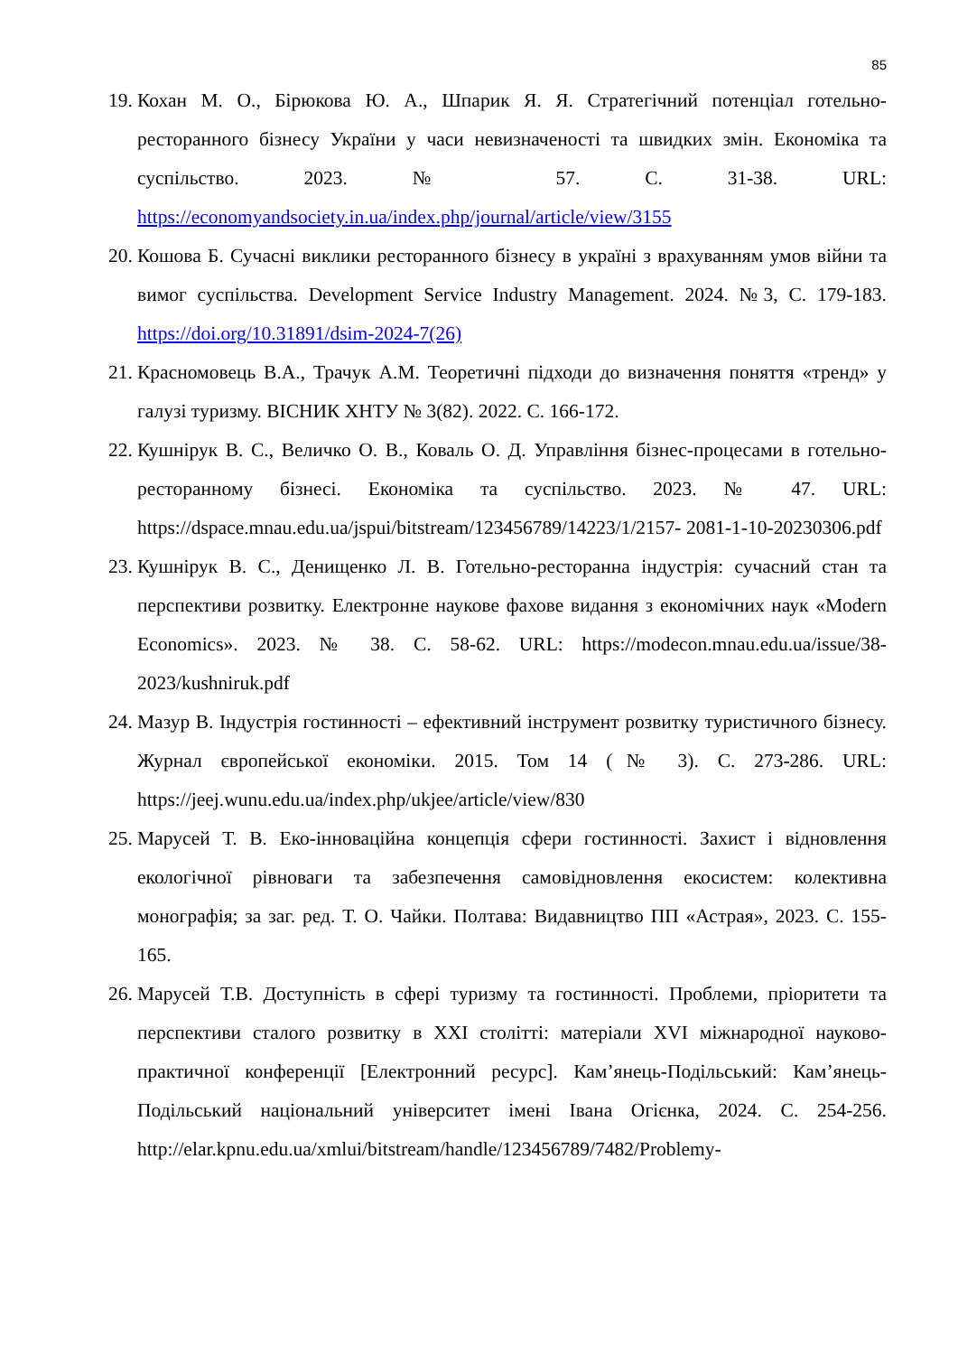85
19. Кохан М. О., Бірюкова Ю. А., Шпарик Я. Я. Стратегічний потенціал готельно-ресторанного бізнесу України у часи невизначеності та швидких змін. Економіка та суспільство. 2023. № 57. С. 31-38. URL: https://economyandsociety.in.ua/index.php/journal/article/view/3155
20. Кошова Б. Сучасні виклики ресторанного бізнесу в україні з врахуванням умов війни та вимог суспільства. Development Service Industry Management. 2024. №3, С. 179-183. https://doi.org/10.31891/dsim-2024-7(26)
21. Красномовець В.А., Трачук А.М. Теоретичні підходи до визначення поняття «тренд» у галузі туризму. ВІСНИК ХНТУ № 3(82). 2022. С. 166-172.
22. Кушнірук В. С., Величко О. В., Коваль О. Д. Управління бізнес-процесами в готельно-ресторанному бізнесі. Економіка та суспільство. 2023. № 47. URL: https://dspace.mnau.edu.ua/jspui/bitstream/123456789/14223/1/2157- 2081-1-10-20230306.pdf
23. Кушнірук В. С., Денищенко Л. В. Готельно-ресторанна індустрія: сучасний стан та перспективи розвитку. Електронне наукове фахове видання з економічних наук «Modern Economics». 2023. № 38. С. 58-62. URL: https://modecon.mnau.edu.ua/issue/38-2023/kushniruk.pdf
24. Мазур В. Індустрія гостинності – ефективний інструмент розвитку туристичного бізнесу. Журнал європейської економіки. 2015. Том 14 (№ 3). С. 273-286. URL: https://jeej.wunu.edu.ua/index.php/ukjee/article/view/830
25. Марусей Т. В. Еко-інноваційна концепція сфери гостинності. Захист і відновлення екологічної рівноваги та забезпечення самовідновлення екосистем: колективна монографія; за заг. ред. Т. О. Чайки. Полтава: Видавництво ПП «Астрая», 2023. С. 155-165.
26. Марусей Т.В. Доступність в сфері туризму та гостинності. Проблеми, пріоритети та перспективи сталого розвитку в XXI столітті: матеріали XVI міжнародної науково-практичної конференції [Електронний ресурс]. Кам’янець-Подільський: Кам’янець-Подільський національний університет імені Івана Огієнка, 2024. С. 254-256. http://elar.kpnu.edu.ua/xmlui/bitstream/handle/123456789/7482/Problemy-